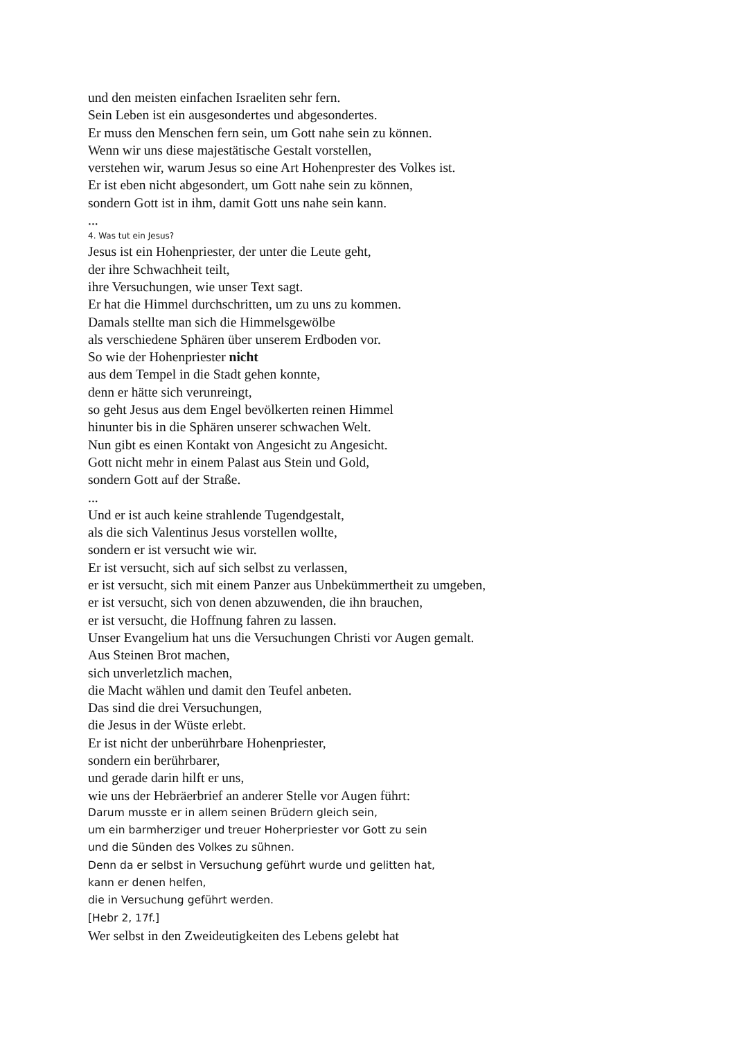und den meisten einfachen Israeliten sehr fern.
Sein Leben ist ein ausgesondertes und abgesondertes.
Er muss den Menschen fern sein, um Gott nahe sein zu können.
Wenn wir uns diese majestätische Gestalt vorstellen,
verstehen wir, warum Jesus so eine Art Hohenprester des Volkes ist.
Er ist eben nicht abgesondert, um Gott nahe sein zu können,
sondern Gott ist in ihm, damit Gott uns nahe sein kann.
...
4. Was tut ein Jesus?
Jesus ist ein Hohenpriester, der unter die Leute geht,
der ihre Schwachheit teilt,
ihre Versuchungen, wie unser Text sagt.
Er hat die Himmel durchschritten, um zu uns zu kommen.
Damals stellte man sich die Himmelsgewölbe
als verschiedene Sphären über unserem Erdboden vor.
So wie der Hohenpriester nicht
aus dem Tempel in die Stadt gehen konnte,
denn er hätte sich verunreingt,
so geht Jesus aus dem Engel bevölkerten reinen Himmel
hinunter bis in die Sphären unserer schwachen Welt.
Nun gibt es einen Kontakt von Angesicht zu Angesicht.
Gott nicht mehr in einem Palast aus Stein und Gold,
sondern Gott auf der Straße.
...
Und er ist auch keine strahlende Tugendgestalt,
als die sich Valentinus Jesus vorstellen wollte,
sondern er ist versucht wie wir.
Er ist versucht, sich auf sich selbst zu verlassen,
er ist versucht, sich mit einem Panzer aus Unbekümmertheit zu umgeben,
er ist versucht, sich von denen abzuwenden, die ihn brauchen,
er ist versucht, die Hoffnung fahren zu lassen.
Unser Evangelium hat uns die Versuchungen Christi vor Augen gemalt.
Aus Steinen Brot machen,
sich unverletzlich machen,
die Macht wählen und damit den Teufel anbeten.
Das sind die drei Versuchungen,
die Jesus in der Wüste erlebt.
Er ist nicht der unberührbare Hohenpriester,
sondern ein berührbarer,
und gerade darin hilft er uns,
wie uns der Hebräerbrief an anderer Stelle vor Augen führt:
Darum musste er in allem seinen Brüdern gleich sein,
um ein barmherziger und treuer Hoherpriester vor Gott zu sein
und die Sünden des Volkes zu sühnen.
Denn da er selbst in Versuchung geführt wurde und gelitten hat,
kann er denen helfen,
die in Versuchung geführt werden.
[Hebr 2, 17f.]
Wer selbst in den Zweideutigkeiten des Lebens gelebt hat